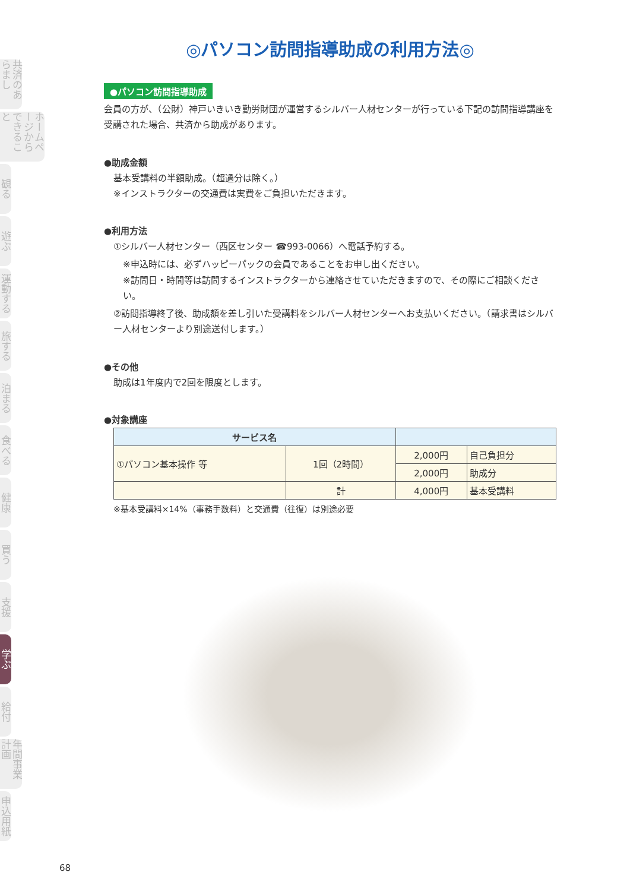共済のあらまし
ホームページからできること
観る
遊ぶ
運動する
旅する
泊まる
食べる
健康
買う
支援
学ぶ
給付
年間事業計画
申込用紙
◎パソコン訪問指導助成の利用方法◎
●パソコン訪問指導助成
会員の方が、（公財）神戸いきいき勤労財団が運営するシルバー人材センターが行っている下記の訪問指導講座を受講された場合、共済から助成があります。
●助成金額
基本受講料の半額助成。（超過分は除く。）
※インストラクターの交通費は実費をご負担いただきます。
●利用方法
①シルバー人材センター（西区センター ☎993-0066）へ電話予約する。
※申込時には、必ずハッピーパックの会員であることをお申し出ください。
※訪問日・時間等は訪問するインストラクターから連絡させていただきますので、その際にご相談ください。
②訪問指導終了後、助成額を差し引いた受講料をシルバー人材センターへお支払いください。（請求書はシルバー人材センターより別途送付します。）
●その他
助成は1年度内で2回を限度とします。
●対象講座
| サービス名 | | | |
| --- | --- | --- | --- |
| ①パソコン基本操作 等 | 1回（2時間） | 2,000円 | 自己負担分 |
| | | 2,000円 | 助成分 |
| | 計 | 4,000円 | 基本受講料 |
※基本受講料×14%（事務手数料）と交通費（往復）は別途必要
68